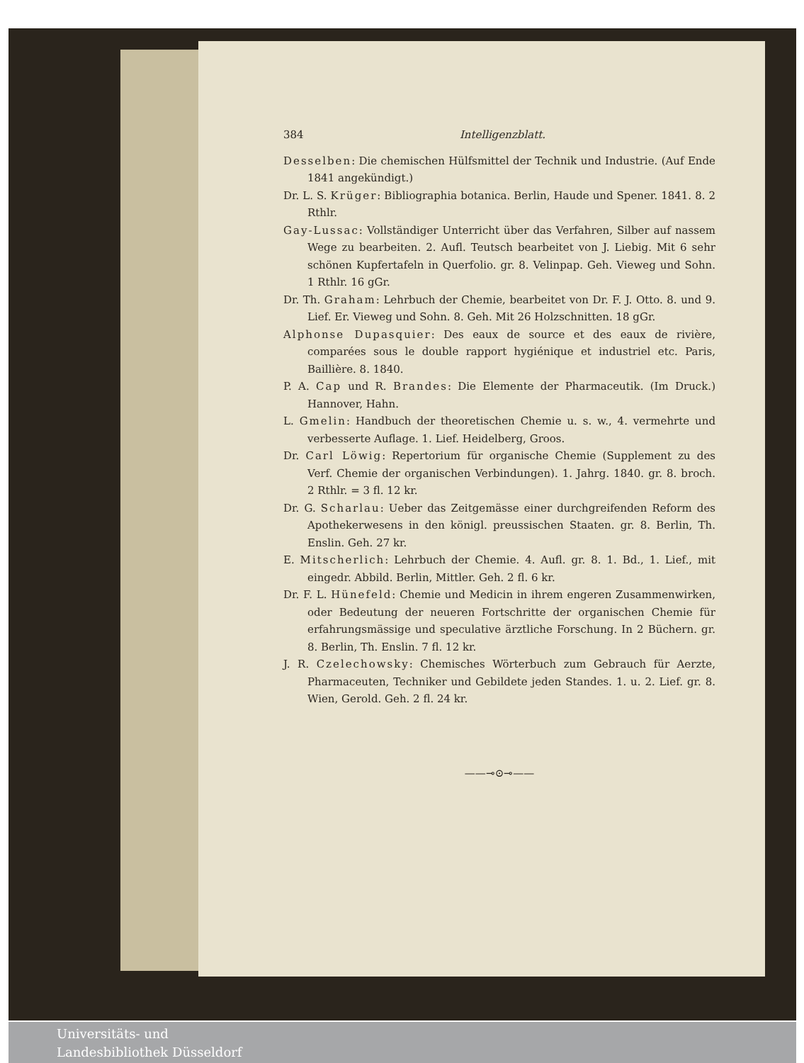384 Intelligenzblatt.
Desselben: Die chemischen Hülfsmittel der Technik und Industrie. (Auf Ende 1841 angekündigt.)
Dr. L. S. Krüger: Bibliographia botanica. Berlin, Haude und Spener. 1841. 8. 2 Rthlr.
Gay-Lussac: Vollständiger Unterricht über das Verfahren, Silber auf nassem Wege zu bearbeiten. 2. Aufl. Teutsch bearbeitet von J. Liebig. Mit 6 sehr schönen Kupfertafeln in Querfolio. gr. 8. Velinpap. Geh. Vieweg und Sohn. 1 Rthlr. 16 gGr.
Dr. Th. Graham: Lehrbuch der Chemie, bearbeitet von Dr. F. J. Otto. 8. und 9. Lief. Er. Vieweg und Sohn. 8. Geh. Mit 26 Holzschnitten. 18 gGr.
Alphonse Dupasquier: Des eaux de source et des eaux de rivière, comparées sous le double rapport hygiénique et industriel etc. Paris, Baillière. 8. 1840.
P. A. Cap und R. Brandes: Die Elemente der Pharmaceutik. (Im Druck.) Hannover, Hahn.
L. Gmelin: Handbuch der theoretischen Chemie u. s. w., 4. vermehrte und verbesserte Auflage. 1. Lief. Heidelberg, Groos.
Dr. Carl Löwig: Repertorium für organische Chemie (Supplement zu des Verf. Chemie der organischen Verbindungen). 1. Jahrg. 1840. gr. 8. broch. 2 Rthlr. = 3 fl. 12 kr.
Dr. G. Scharlau: Ueber das Zeitgemässe einer durchgreifenden Reform des Apothekerwesens in den königl. preussischen Staaten. gr. 8. Berlin, Th. Enslin. Geh. 27 kr.
E. Mitscherlich: Lehrbuch der Chemie. 4. Aufl. gr. 8. 1. Bd., 1. Lief., mit eingedr. Abbild. Berlin, Mittler. Geh. 2 fl. 6 kr.
Dr. F. L. Hünefeld: Chemie und Medicin in ihrem engeren Zusammenwirken, oder Bedeutung der neueren Fortschritte der organischen Chemie für erfahrungsmässige und speculative ärztliche Forschung. In 2 Büchern. gr. 8. Berlin, Th. Enslin. 7 fl. 12 kr.
J. R. Czelechowsky: Chemisches Wörterbuch zum Gebrauch für Aerzte, Pharmaceuten, Techniker und Gebildete jeden Standes. 1. u. 2. Lief. gr. 8. Wien, Gerold. Geh. 2 fl. 24 kr.
——⊸⊙⊸——
Universitäts- und
Landesbibliothek Düsseldorf